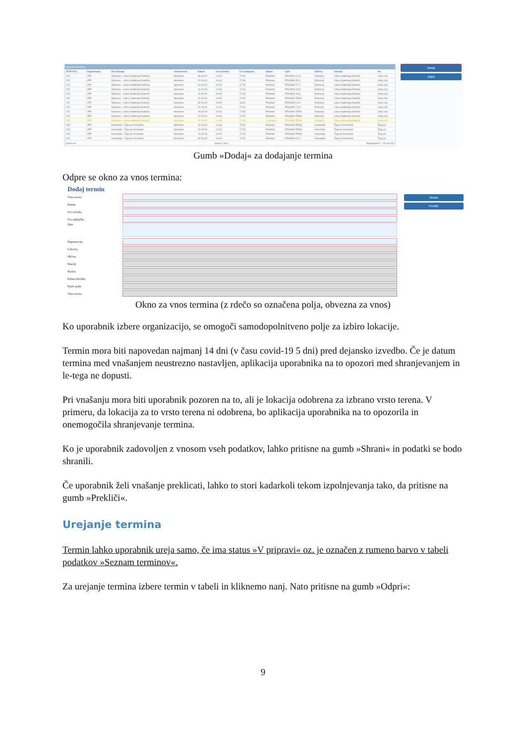Seznam terminov
| SIFRA RC | Organizacija | Ime lokacije | Vrsta terena | Datum | Ura začetka | Ura zaključka | Status | Opis | Občina | Naselje | Na |
| --- | --- | --- | --- | --- | --- | --- | --- | --- | --- | --- | --- |
| 202 | LPP | Dobrova – Ulica Vladimirja Dolniča | Neznano | 08.09.20 | 14:00 | 17:00 | Pretekel | PRIJAVA 21.8. | Dobrova | Ulica Vladimirja Dolniča | Ulica Vla |
| 202 | LPP | Dobrova – Ulica Vladimirja Dolniča | Neznano | 21.03.20 | 14:00 | 17:00 | Pretekel | PRIJAVA 28.2. | Dobrova | Ulica Vladimirja Dolniča | Ulica Vla |
| 202 | LPP | Dobrova – Ulica Vladimirja Dolniča | Neznano | 24.03.20 | 14:00 | 17:00 | Pretekel | PRIJAVA 27.2. | Dobrova | Ulica Vladimirja Dolniča | Ulica Vla |
| 202 | LPP | Dobrova – Ulica Vladimirja Dolniča | Neznano | 10.09.20 | 14:00 | 17:00 | Pretekel | PRIJAVA 13.8. | Dobrova | Ulica Vladimirja Dolniča | Ulica Vla |
| 202 | LPP | Dobrova – Ulica Vladimirja Dolniča | Neznano | 10.09.20 | 14:00 | 17:00 | Pretekel | PRIJAVA 13.8. | Dobrova | Ulica Vladimirja Dolniča | Ulica Vla |
| 202 | LPP | Dobrova – Ulica Vladimirja Dolniča | Neznano | 11.09.20 | 14:00 | 17:00 | Pretekel | PRIJAVA TRAK | Dobrova | Ulica Vladimirja Dolniča | Ulica Vla |
| 202 | LPP | Dobrova – Ulica Vladimirja Dolniča | Neznano | 30.09.20 | 13:00 | 18:00 | Pretekel | PRIJAVA 5.9.2 | Dobrova | Ulica Vladimirja Dolniča | Ulica Vla |
| 202 | LPP | Dobrova – Ulica Vladimirja Dolniča | Neznano | 02.04.20 | 14:00 | 17:00 | Pretekel | PRIJAVA 7.3.2 | Dobrova | Ulica Vladimirja Dolniča | Ulica Vla |
| 202 | LPP | Dobrova – Ulica Vladimirja Dolniča | Neznano | 19.03.20 | 14:00 | 17:00 | Pretekel | PRIJAVA TRAK | Dobrova | Ulica Vladimirja Dolniča | Ulica Vla |
| 202 | LPP | Dobrova – Ulica Vladimirja Dolniča | Neznano | 12.09.20 | 14:00 | 17:00 | Pretekel | PRIJAVA TRAK | Dobrova | Ulica Vladimirja Dolniča | Ulica Vla |
| 202 | LPP | Dobrova – Ulica Vladimirja Dolniča | Neznano | 20.03.20 | 14:00 | 17:00 | V pripravi | PRIJAVA TRAK | Dobrova | Ulica Vladimirja Dolniča | Ulica Vla |
| 202 | LPP | Komenda – Žeje pri Komendi | Neznano | 12.03.20 | 14:00 | 17:00 | Pretekel | PRIJAVA TRAK | Komenda | Žeje pri Komendi | Žeje pri |
| 202 | LPP | Komenda – Žeje pri Komendi | Neznano | 10.09.20 | 14:00 | 17:00 | Pretekel | PRIJAVA TRAK | Komenda | Žeje pri Komendi | Žeje pri |
| 202 | LPP | Komenda – Žeje pri Komendi | Neznano | 12.09.20 | 14:00 | 17:00 | Pretekel | PRIJAVA TRAK | Komenda | Žeje pri Komendi | Žeje pri |
| 202 | LPP | Komenda – Žeje pri Komendi | Neznano | 09.09.20 | 14:00 | 17:00 | Pretekel | PRIJAVA 5.8.2 | Komenda | Žeje pri Komendi | Žeje pri |
Izvoz csv Stran 1 od 6 Prikazujem 1 - 20 od 102
Dodaj
Odpri
Gumb »Dodaj« za dodajanje termina
Odpre se okno za vnos termina:
Dodaj termin
Vrsta terena
Datum
Ura začetka
Ura zaključka
Opis
Organizacija
Lokacija
Občina
Naselje
Naslov
Poštna številka
Naziv pošte
Vrsta terena
Shrani
Prekliči
Okno za vnos termina (z rdečo so označena polja, obvezna za vnos)
Ko uporabnik izbere organizacijo, se omogoči samodopolnitveno polje za izbiro lokacije.
Termin mora biti napovedan najmanj 14 dni (v času covid-19 5 dni) pred dejansko izvedbo. Če je datum termina med vnašanjem neustrezno nastavljen, aplikacija uporabnika na to opozori med shranjevanjem in le-tega ne dopusti.
Pri vnašanju mora biti uporabnik pozoren na to, ali je lokacija odobrena za izbrano vrsto terena. V primeru, da lokacija za to vrsto terena ni odobrena, bo aplikacija uporabnika na to opozorila in onemogočila shranjevanje termina.
Ko je uporabnik zadovoljen z vnosom vseh podatkov, lahko pritisne na gumb »Shrani« in podatki se bodo shranili.
Če uporabnik želi vnašanje preklicati, lahko to stori kadarkoli tekom izpolnjevanja tako, da pritisne na gumb »Prekliči«.
Urejanje termina
Termin lahko uporabnik ureja samo, če ima status »V pripravi« oz. je označen z rumeno barvo v tabeli podatkov »Seznam terminov«.
Za urejanje termina izbere termin v tabeli in kliknemo nanj. Nato pritisne na gumb »Odpri«:
9